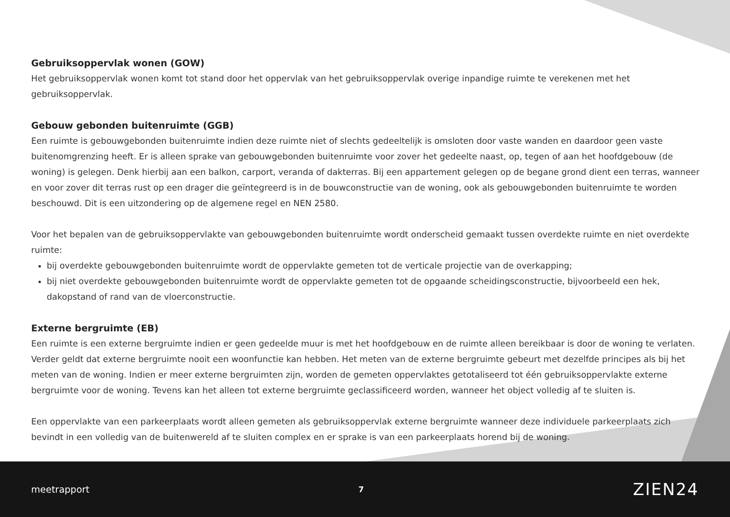Gebruiksoppervlak wonen (GOW)
Het gebruiksoppervlak wonen komt tot stand door het oppervlak van het gebruiksoppervlak overige inpandige ruimte te verekenen met het gebruiksoppervlak.
Gebouw gebonden buitenruimte (GGB)
Een ruimte is gebouwgebonden buitenruimte indien deze ruimte niet of slechts gedeeltelijk is omsloten door vaste wanden en daardoor geen vaste buitenomgrenzing heeft. Er is alleen sprake van gebouwgebonden buitenruimte voor zover het gedeelte naast, op, tegen of aan het hoofdgebouw (de woning) is gelegen. Denk hierbij aan een balkon, carport, veranda of dakterras. Bij een appartement gelegen op de begane grond dient een terras, wanneer en voor zover dit terras rust op een drager die geïntegreerd is in de bouwconstructie van de woning, ook als gebouwgebonden buitenruimte te worden beschouwd. Dit is een uitzondering op de algemene regel en NEN 2580.
Voor het bepalen van de gebruiksoppervlakte van gebouwgebonden buitenruimte wordt onderscheid gemaakt tussen overdekte ruimte en niet overdekte ruimte:
bij overdekte gebouwgebonden buitenruimte wordt de oppervlakte gemeten tot de verticale projectie van de overkapping;
bij niet overdekte gebouwgebonden buitenruimte wordt de oppervlakte gemeten tot de opgaande scheidingsconstructie, bijvoorbeeld een hek, dakopstand of rand van de vloerconstructie.
Externe bergruimte (EB)
Een ruimte is een externe bergruimte indien er geen gedeelde muur is met het hoofdgebouw en de ruimte alleen bereikbaar is door de woning te verlaten. Verder geldt dat externe bergruimte nooit een woonfunctie kan hebben. Het meten van de externe bergruimte gebeurt met dezelfde principes als bij het meten van de woning. Indien er meer externe bergruimten zijn, worden de gemeten oppervlaktes getotaliseerd tot één gebruiksoppervlakte externe bergruimte voor de woning. Tevens kan het alleen tot externe bergruimte geclassificeerd worden, wanneer het object volledig af te sluiten is.
Een oppervlakte van een parkeerplaats wordt alleen gemeten als gebruiksoppervlak externe bergruimte wanneer deze individuele parkeerplaats zich bevindt in een volledig van de buitenwereld af te sluiten complex en er sprake is van een parkeerplaats horend bij de woning.
meetrapport 7 ZIEN24